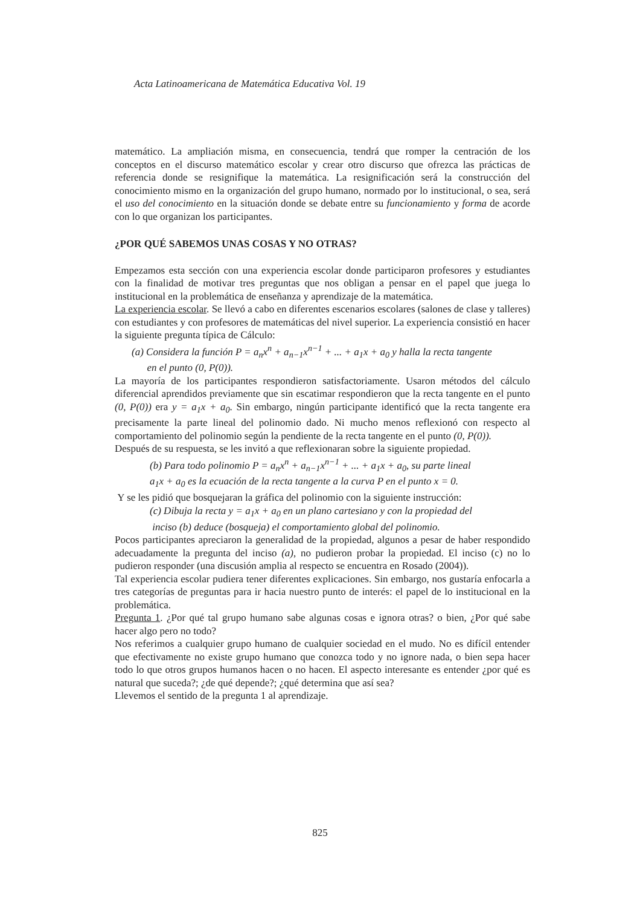Acta Latinoamericana de Matemática Educativa Vol. 19
matemático. La ampliación misma, en consecuencia, tendrá que romper la centración de los conceptos en el discurso matemático escolar y crear otro discurso que ofrezca las prácticas de referencia donde se resignifique la matemática. La resignificación será la construcción del conocimiento mismo en la organización del grupo humano, normado por lo institucional, o sea, será el uso del conocimiento en la situación donde se debate entre su funcionamiento y forma de acorde con lo que organizan los participantes.
¿POR QUÉ SABEMOS UNAS COSAS Y NO OTRAS?
Empezamos esta sección con una experiencia escolar donde participaron profesores y estudiantes con la finalidad de motivar tres preguntas que nos obligan a pensar en el papel que juega lo institucional en la problemática de enseñanza y aprendizaje de la matemática.
La experiencia escolar. Se llevó a cabo en diferentes escenarios escolares (salones de clase y talleres) con estudiantes y con profesores de matemáticas del nivel superior. La experiencia consistió en hacer la siguiente pregunta típica de Cálculo:
(a) Considera la función P = a<sub>n</sub>x<sup>n</sup> + a<sub>n−1</sub>x<sup>n−1</sup> + ... + a<sub>1</sub>x + a<sub>0</sub> y halla la recta tangente
en el punto (0, P(0)).
La mayoría de los participantes respondieron satisfactoriamente. Usaron métodos del cálculo diferencial aprendidos previamente que sin escatimar respondieron que la recta tangente en el punto (0, P(0)) era y = a<sub>1</sub>x + a<sub>0</sub>. Sin embargo, ningún participante identificó que la recta tangente era precisamente la parte lineal del polinomio dado. Ni mucho menos reflexionó con respecto al comportamiento del polinomio según la pendiente de la recta tangente en el punto (0, P(0)).
Después de su respuesta, se les invitó a que reflexionaran sobre la siguiente propiedad.
(b) Para todo polinomio P = a<sub>n</sub>x<sup>n</sup> + a<sub>n−1</sub>x<sup>n−1</sup> + ... + a<sub>1</sub>x + a<sub>0</sub>, su parte lineal
a<sub>1</sub>x + a<sub>0</sub> es la ecuación de la recta tangente a la curva P en el punto x = 0.
Y se les pidió que bosquejaran la gráfica del polinomio con la siguiente instrucción:
(c) Dibuja la recta y = a<sub>1</sub>x + a<sub>0</sub> en un plano cartesiano y con la propiedad del
inciso (b) deduce (bosqueja) el comportamiento global del polinomio.
Pocos participantes apreciaron la generalidad de la propiedad, algunos a pesar de haber respondido adecuadamente la pregunta del inciso (a), no pudieron probar la propiedad. El inciso (c) no lo pudieron responder (una discusión amplia al respecto se encuentra en Rosado (2004)).
Tal experiencia escolar pudiera tener diferentes explicaciones. Sin embargo, nos gustaría enfocarla a tres categorías de preguntas para ir hacia nuestro punto de interés: el papel de lo institucional en la problemática.
Pregunta 1. ¿Por qué tal grupo humano sabe algunas cosas e ignora otras? o bien, ¿Por qué sabe hacer algo pero no todo?
Nos referimos a cualquier grupo humano de cualquier sociedad en el mudo. No es difícil entender que efectivamente no existe grupo humano que conozca todo y no ignore nada, o bien sepa hacer todo lo que otros grupos humanos hacen o no hacen. El aspecto interesante es entender ¿por qué es natural que suceda?; ¿de qué depende?; ¿qué determina que así sea?
Llevemos el sentido de la pregunta 1 al aprendizaje.
825